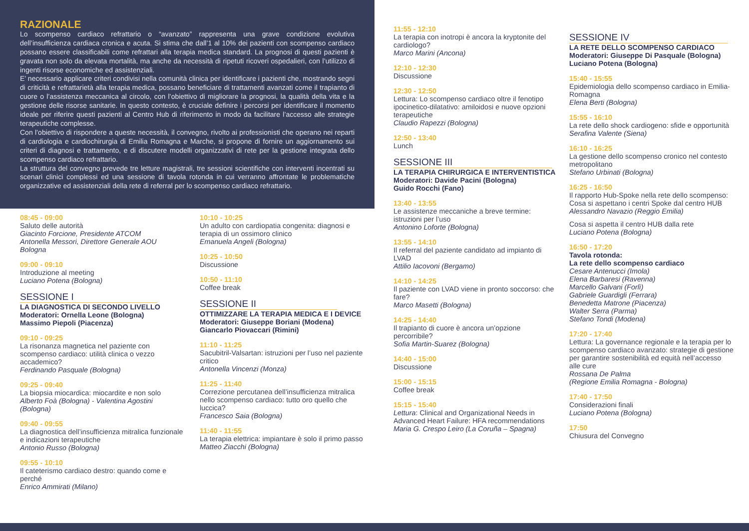RAZIONALE
Lo scompenso cardiaco refrattario o “avanzato” rappresenta una grave condizione evolutiva dell’insufficienza cardiaca cronica e acuta. Si stima che dall’1 al 10% dei pazienti con scompenso cardiaco possano essere classificabili come refrattari alla terapia medica standard. La prognosi di questi pazienti è gravata non solo da elevata mortalità, ma anche da necessità di ripetuti ricoveri ospedalieri, con l’utilizzo di ingenti risorse economiche ed assistenziali.
E’ necessario applicare criteri condivisi nella comunità clinica per identificare i pazienti che, mostrando segni di criticità e refrattarietà alla terapia medica, possano beneficiare di trattamenti avanzati come il trapianto di cuore o l’assistenza meccanica al circolo, con l’obiettivo di migliorare la prognosi, la qualità della vita e la gestione delle risorse sanitarie. In questo contesto, è cruciale definire i percorsi per identificare il momento ideale per riferire questi pazienti al Centro Hub di riferimento in modo da facilitare l’accesso alle strategie terapeutiche complesse.
Con l’obiettivo di rispondere a queste necessità, il convegno, rivolto ai professionisti che operano nei reparti di cardiologia e cardiochirurgia di Emilia Romagna e Marche, si propone di fornire un aggiornamento sui criteri di diagnosi e trattamento, e di discutere modelli organizzativi di rete per la gestione integrata dello scompenso cardiaco refrattario.
La struttura del convegno prevede tre letture magistrali, tre sessioni scientifiche con interventi incentrati su scenari clinici complessi ed una sessione di tavola rotonda in cui verranno affrontate le problematiche organizzative ed assistenziali della rete di referral per lo scompenso cardiaco refrattario.
08:45 - 09:00
Saluto delle autorità
Giacinto Forcione, Presidente ATCOM
Antonella Messori, Direttore Generale AOU Bologna
09:00 - 09:10
Introduzione al meeting
Luciano Potena (Bologna)
SESSIONE I
LA DIAGNOSTICA DI SECONDO LIVELLO
Moderatori: Ornella Leone (Bologna)
Massimo Piepoli (Piacenza)
09:10 - 09:25
La risonanza magnetica nel paziente con scompenso cardiaco: utilità clinica o vezzo accademico?
Ferdinando Pasquale (Bologna)
09:25 - 09:40
La biopsia miocardica: miocardite e non solo
Alberto Foà (Bologna) - Valentina Agostini (Bologna)
09:40 - 09:55
La diagnostica dell’insufficienza mitralica funzionale e indicazioni terapeutiche
Antonio Russo (Bologna)
09:55 - 10:10
Il cateterismo cardiaco destro: quando come e perché
Enrico Ammirati (Milano)
10:10 - 10:25
Un adulto con cardiopatia congenita: diagnosi e terapia di un ossimoro clinico
Emanuela Angeli (Bologna)
10:25 - 10:50
Discussione
10:50 - 11:10
Coffee break
SESSIONE II
OTTIMIZZARE LA TERAPIA MEDICA E I DEVICE
Moderatori: Giuseppe Boriani (Modena)
Giancarlo Piovaccari (Rimini)
11:10 - 11:25
Sacubitril-Valsartan: istruzioni per l’uso nel paziente critico
Antonella Vincenzi (Monza)
11:25 - 11:40
Correzione percutanea dell’insufficienza mitralica nello scompenso cardiaco: tutto oro quello che luccica?
Francesco Saia (Bologna)
11:40 - 11:55
La terapia elettrica: impiantare è solo il primo passo
Matteo Ziacchi (Bologna)
11:55 - 12:10
La terapia con inotropi è ancora la kryptonite del cardiologo?
Marco Marini (Ancona)
12:10 - 12:30
Discussione
12:30 - 12:50
Lettura: Lo scompenso cardiaco oltre il fenotipo ipocinetico-dilatativo: amiloidosi e nuove opzioni terapeutiche
Claudio Rapezzi (Bologna)
12:50 - 13:40
Lunch
SESSIONE III
LA TERAPIA CHIRURGICA E INTERVENTISTICA
Moderatori: Davide Pacini (Bologna)
Guido Rocchi (Fano)
13:40 - 13:55
Le assistenze meccaniche a breve termine: istruzioni per l’uso
Antonino Loforte (Bologna)
13:55 - 14:10
Il referral del paziente candidato ad impianto di LVAD
Attilio Iacovoni (Bergamo)
14:10 - 14:25
Il paziente con LVAD viene in pronto soccorso: che fare?
Marco Masetti (Bologna)
14:25 - 14:40
Il trapianto di cuore è ancora un’opzione percorribile?
Sofia Martin-Suarez (Bologna)
14:40 - 15:00
Discussione
15:00 - 15:15
Coffee break
15:15 - 15:40
Lettura: Clinical and Organizational Needs in Advanced Heart Failure: HFA recommendations
Maria G. Crespo Leiro (La Coruña – Spagna)
SESSIONE IV
LA RETE DELLO SCOMPENSO CARDIACO
Moderatori: Giuseppe Di Pasquale (Bologna)
Luciano Potena (Bologna)
15:40 - 15:55
Epidemiologia dello scompenso cardiaco in Emilia-Romagna
Elena Berti (Bologna)
15:55 - 16:10
La rete dello shock cardiogeno: sfide e opportunità
Serafina Valente (Siena)
16:10 - 16:25
La gestione dello scompenso cronico nel contesto metropolitano
Stefano Urbinati (Bologna)
16:25 - 16:50
Il rapporto Hub-Spoke nella rete dello scompenso: Cosa si aspettano i centri Spoke dal centro HUB
Alessandro Navazio (Reggio Emilia)
Cosa si aspetta il centro HUB dalla rete
Luciano Potena (Bologna)
16:50 - 17:20
Tavola rotonda:
La rete dello scompenso cardiaco
Cesare Antenucci (Imola)
Elena Barbaresi (Ravenna)
Marcello Galvani (Forlì)
Gabriele Guardigli (Ferrara)
Benedetta Matrone (Piacenza)
Walter Serra (Parma)
Stefano Tondi (Modena)
17:20 - 17:40
Lettura: La governance regionale e la terapia per lo scompenso cardiaco avanzato: strategie di gestione per garantire sostenibilità ed equità nell’accesso alle cure
Rossana De Palma
(Regione Emilia Romagna - Bologna)
17:40 - 17:50
Considerazioni finali
Luciano Potena (Bologna)
17:50
Chiusura del Convegno